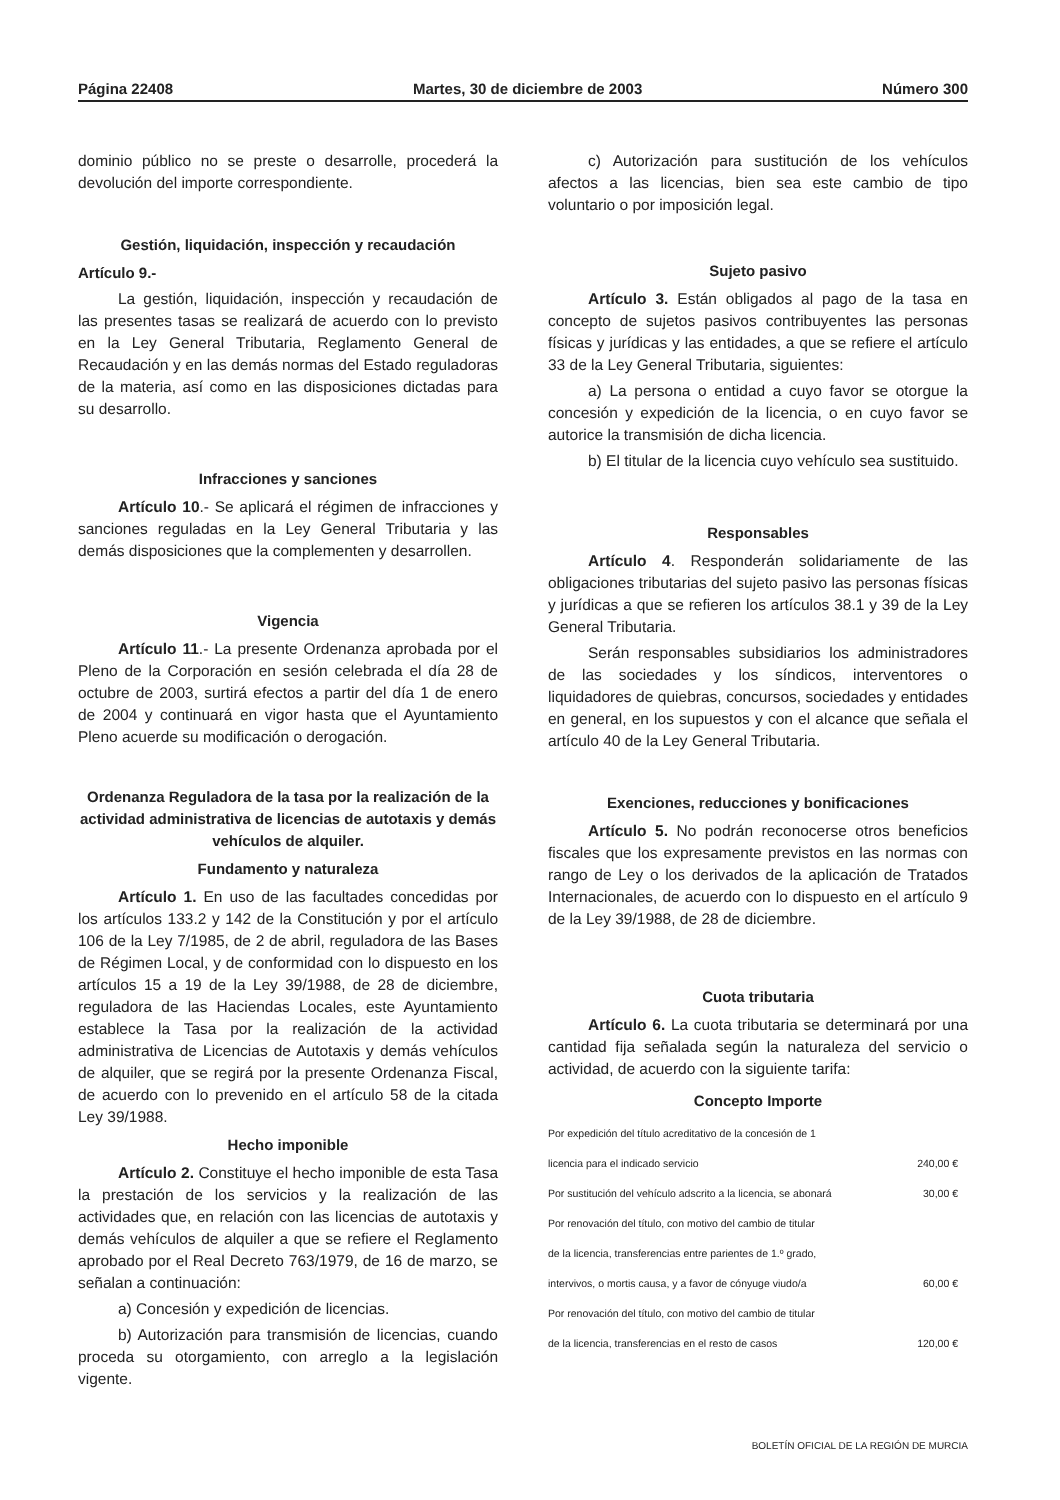Página 22408 Martes, 30 de diciembre de 2003 Número 300
dominio público no se preste o desarrolle, procederá la devolución del importe correspondiente.
Gestión, liquidación, inspección y recaudación
Artículo 9.-
La gestión, liquidación, inspección y recaudación de las presentes tasas se realizará de acuerdo con lo previsto en la Ley General Tributaria, Reglamento General de Recaudación y en las demás normas del Estado reguladoras de la materia, así como en las disposiciones dictadas para su desarrollo.
Infracciones y sanciones
Artículo 10.- Se aplicará el régimen de infracciones y sanciones reguladas en la Ley General Tributaria y las demás disposiciones que la complementen y desarrollen.
Vigencia
Artículo 11.- La presente Ordenanza aprobada por el Pleno de la Corporación en sesión celebrada el día 28 de octubre de 2003, surtirá efectos a partir del día 1 de enero de 2004 y continuará en vigor hasta que el Ayuntamiento Pleno acuerde su modificación o derogación.
Ordenanza Reguladora de la tasa por la realización de la actividad administrativa de licencias de autotaxis y demás vehículos de alquiler.
Fundamento y naturaleza
Artículo 1. En uso de las facultades concedidas por los artículos 133.2 y 142 de la Constitución y por el artículo 106 de la Ley 7/1985, de 2 de abril, reguladora de las Bases de Régimen Local, y de conformidad con lo dispuesto en los artículos 15 a 19 de la Ley 39/1988, de 28 de diciembre, reguladora de las Haciendas Locales, este Ayuntamiento establece la Tasa por la realización de la actividad administrativa de Licencias de Autotaxis y demás vehículos de alquiler, que se regirá por la presente Ordenanza Fiscal, de acuerdo con lo prevenido en el artículo 58 de la citada Ley 39/1988.
Hecho imponible
Artículo 2. Constituye el hecho imponible de esta Tasa la prestación de los servicios y la realización de las actividades que, en relación con las licencias de autotaxis y demás vehículos de alquiler a que se refiere el Reglamento aprobado por el Real Decreto 763/1979, de 16 de marzo, se señalan a continuación:
a) Concesión y expedición de licencias.
b) Autorización para transmisión de licencias, cuando proceda su otorgamiento, con arreglo a la legislación vigente.
c) Autorización para sustitución de los vehículos afectos a las licencias, bien sea este cambio de tipo voluntario o por imposición legal.
Sujeto pasivo
Artículo 3. Están obligados al pago de la tasa en concepto de sujetos pasivos contribuyentes las personas físicas y jurídicas y las entidades, a que se refiere el artículo 33 de la Ley General Tributaria, siguientes:
a) La persona o entidad a cuyo favor se otorgue la concesión y expedición de la licencia, o en cuyo favor se autorice la transmisión de dicha licencia.
b) El titular de la licencia cuyo vehículo sea sustituido.
Responsables
Artículo 4. Responderán solidariamente de las obligaciones tributarias del sujeto pasivo las personas físicas y jurídicas a que se refieren los artículos 38.1 y 39 de la Ley General Tributaria.
Serán responsables subsidiarios los administradores de las sociedades y los síndicos, interventores o liquidadores de quiebras, concursos, sociedades y entidades en general, en los supuestos y con el alcance que señala el artículo 40 de la Ley General Tributaria.
Exenciones, reducciones y bonificaciones
Artículo 5. No podrán reconocerse otros beneficios fiscales que los expresamente previstos en las normas con rango de Ley o los derivados de la aplicación de Tratados Internacionales, de acuerdo con lo dispuesto en el artículo 9 de la Ley 39/1988, de 28 de diciembre.
Cuota tributaria
Artículo 6. La cuota tributaria se determinará por una cantidad fija señalada según la naturaleza del servicio o actividad, de acuerdo con la siguiente tarifa:
Concepto Importe
| Por expedición del título acreditativo de la concesión de 1 | |
| licencia para el indicado servicio | 240,00 € |
| Por sustitución del vehículo adscrito a la licencia, se abonará | 30,00 € |
| Por renovación del título, con motivo del cambio de titular | |
| de la licencia, transferencias entre parientes de 1.º grado, | |
| intervivos, o mortis causa, y a favor de cónyuge viudo/a | 60,00 € |
| Por renovación del título, con motivo del cambio de titular | |
| de la licencia, transferencias en el resto de casos | 120,00 € |
BOLETÍN OFICIAL DE LA REGIÓN DE MURCIA